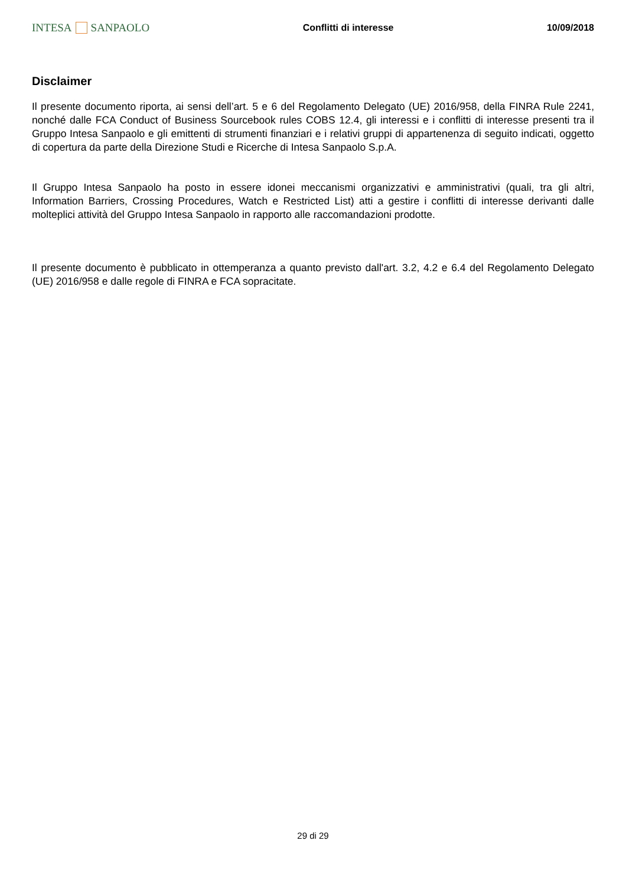INTESA SANPAOLO
Conflitti di interesse 10/09/2018
Disclaimer
Il presente documento riporta, ai sensi dell’art. 5 e 6 del Regolamento Delegato (UE) 2016/958, della FINRA Rule 2241, nonché dalle FCA Conduct of Business Sourcebook rules COBS 12.4, gli interessi e i conflitti di interesse presenti tra il Gruppo Intesa Sanpaolo e gli emittenti di strumenti finanziari e i relativi gruppi di appartenenza di seguito indicati, oggetto di copertura da parte della Direzione Studi e Ricerche di Intesa Sanpaolo S.p.A.
Il Gruppo Intesa Sanpaolo ha posto in essere idonei meccanismi organizzativi e amministrativi (quali, tra gli altri, Information Barriers, Crossing Procedures, Watch e Restricted List) atti a gestire i conflitti di interesse derivanti dalle molteplici attività del Gruppo Intesa Sanpaolo in rapporto alle raccomandazioni prodotte.
Il presente documento è pubblicato in ottemperanza a quanto previsto dall'art. 3.2, 4.2 e 6.4 del Regolamento Delegato (UE) 2016/958 e dalle regole di FINRA e FCA sopracitate.
29 di 29